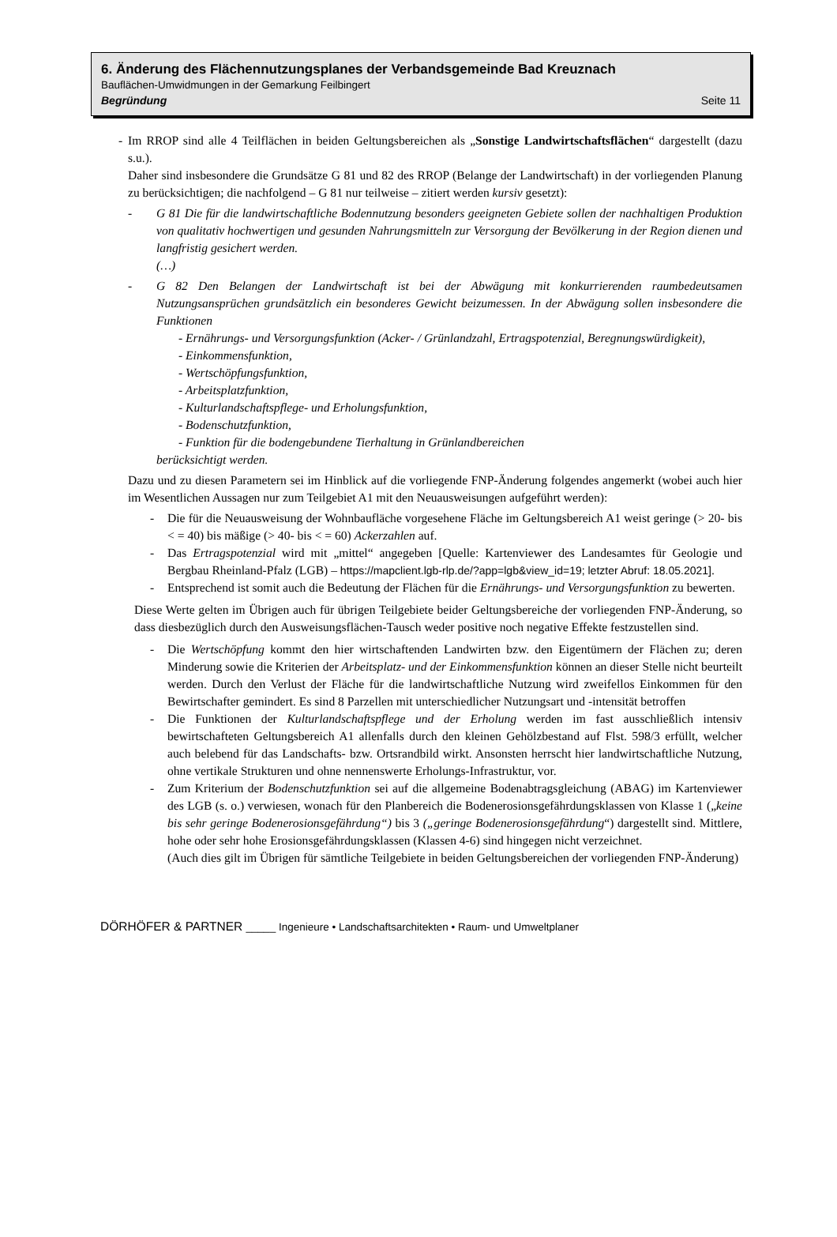6. Änderung des Flächennutzungsplanes der Verbandsgemeinde Bad Kreuznach
Bauflächen-Umwidmungen in der Gemarkung Feilbingert
Begründung Seite 11
- Im RROP sind alle 4 Teilflächen in beiden Geltungsbereichen als „Sonstige Landwirtschafts­flächen“ dargestellt (dazu s.u.).
Daher sind insbesondere die Grundsätze G 81 und 82 des RROP (Belange der Landwirtschaft) in der vorliegenden Planung zu berücksichtigen; die nachfolgend – G 81 nur teilweise – zitiert werden kursiv gesetzt):
- G 81 Die für die landwirtschaftliche Bodennutzung besonders geeigneten Gebiete sollen der nachhaltigen Produktion von qualitativ hochwertigen und gesunden Nahrungsmitteln zur Ver­sorgung der Bevölkerung in der Region dienen und langfristig gesichert werden.
(…)
- G 82 Den Belangen der Landwirtschaft ist bei der Abwägung mit konkurrierenden raumbedeut­samen Nutzungsansprüchen grundsätzlich ein besonderes Gewicht beizumessen. In der Abwä­gung sollen insbesondere die Funktionen
- Ernährungs- und Versorgungsfunktion (Acker- / Grünlandzahl, Ertragspotenzial, Bereg­nungswürdigkeit),
- Einkommensfunktion,
- Wertschöpfungsfunktion,
- Arbeitsplatzfunktion,
- Kulturlandschaftspflege- und Erholungsfunktion,
- Bodenschutzfunktion,
- Funktion für die bodengebundene Tierhaltung in Grünlandbereichen
berücksichtigt werden.
Dazu und zu diesen Parametern sei im Hinblick auf die vorliegende FNP-Änderung folgendes an­gemerkt (wobei auch hier im Wesentlichen Aussagen nur zum Teilgebiet A1 mit den Neuauswei­sungen aufgeführt werden):
- Die für die Neuausweisung der Wohnbaufläche vorgesehene Fläche im Geltungsbereich A1 weist geringe (> 20- bis < = 40) bis mäßige (> 40- bis < = 60) Ackerzahlen auf.
- Das Ertragspotenzial wird mit „mittel“ angegeben [Quelle: Kartenviewer des Landesamtes für Geologie und Bergbau Rheinland-Pfalz (LGB) – https://mapclient.lgb-rlp.de/?app=lgb&view_id=19; letzter Abruf: 18.05.2021].
- Entsprechend ist somit auch die Bedeutung der Flächen für die Ernährungs- und Versor­gungsfunktion zu bewerten.
Diese Werte gelten im Übrigen auch für übrigen Teilgebiete beider Geltungsbereiche der vorlie­genden FNP-Änderung, so dass diesbezüglich durch den Ausweisungsflächen-Tausch weder positive noch negative Effekte festzustellen sind.
- Die Wertschöpfung kommt den hier wirtschaftenden Landwirten bzw. den Eigentümern der Flächen zu; deren Minderung sowie die Kriterien der Arbeitsplatz- und der Einkommens­funktion können an dieser Stelle nicht beurteilt werden. Durch den Verlust der Fläche für die landwirtschaftliche Nutzung wird zweifellos Einkommen für den Bewirtschafter gemindert. Es sind 8 Parzellen mit unterschiedlicher Nutzungsart und -intensität betroffen
- Die Funktionen der Kulturlandschaftspflege und der Erholung werden im fast ausschließlich intensiv bewirtschafteten Geltungsbereich A1 allenfalls durch den kleinen Gehölzbestand auf Flst. 598/3 erfüllt, welcher auch belebend für das Landschafts- bzw. Ortsrandbild wirkt. Ansonsten herrscht hier landwirtschaftliche Nutzung, ohne vertikale Strukturen und ohne nennenswerte Erholungs-Infrastruktur, vor.
- Zum Kriterium der Bodenschutzfunktion sei auf die allgemeine Bodenabtragsgleichung (ABAG) im Kartenviewer des LGB (s. o.) verwiesen, wonach für den Planbereich die Bodenerosionsgefährdungsklassen von Klasse 1 („keine bis sehr geringe Bodenerosions­gefährdung“) bis 3 („geringe Bodenerosionsgefährdung“) dargestellt sind. Mittlere, hohe oder sehr hohe Erosionsgefährdungsklassen (Klassen 4-6) sind hingegen nicht verzeichnet.
(Auch dies gilt im Übrigen für sämtliche Teilgebiete in beiden Geltungsbereichen der vor­liegenden FNP-Änderung)
DÖRHÖFER & PARTNER _____ Ingenieure • Landschaftsarchitekten • Raum- und Umweltplaner